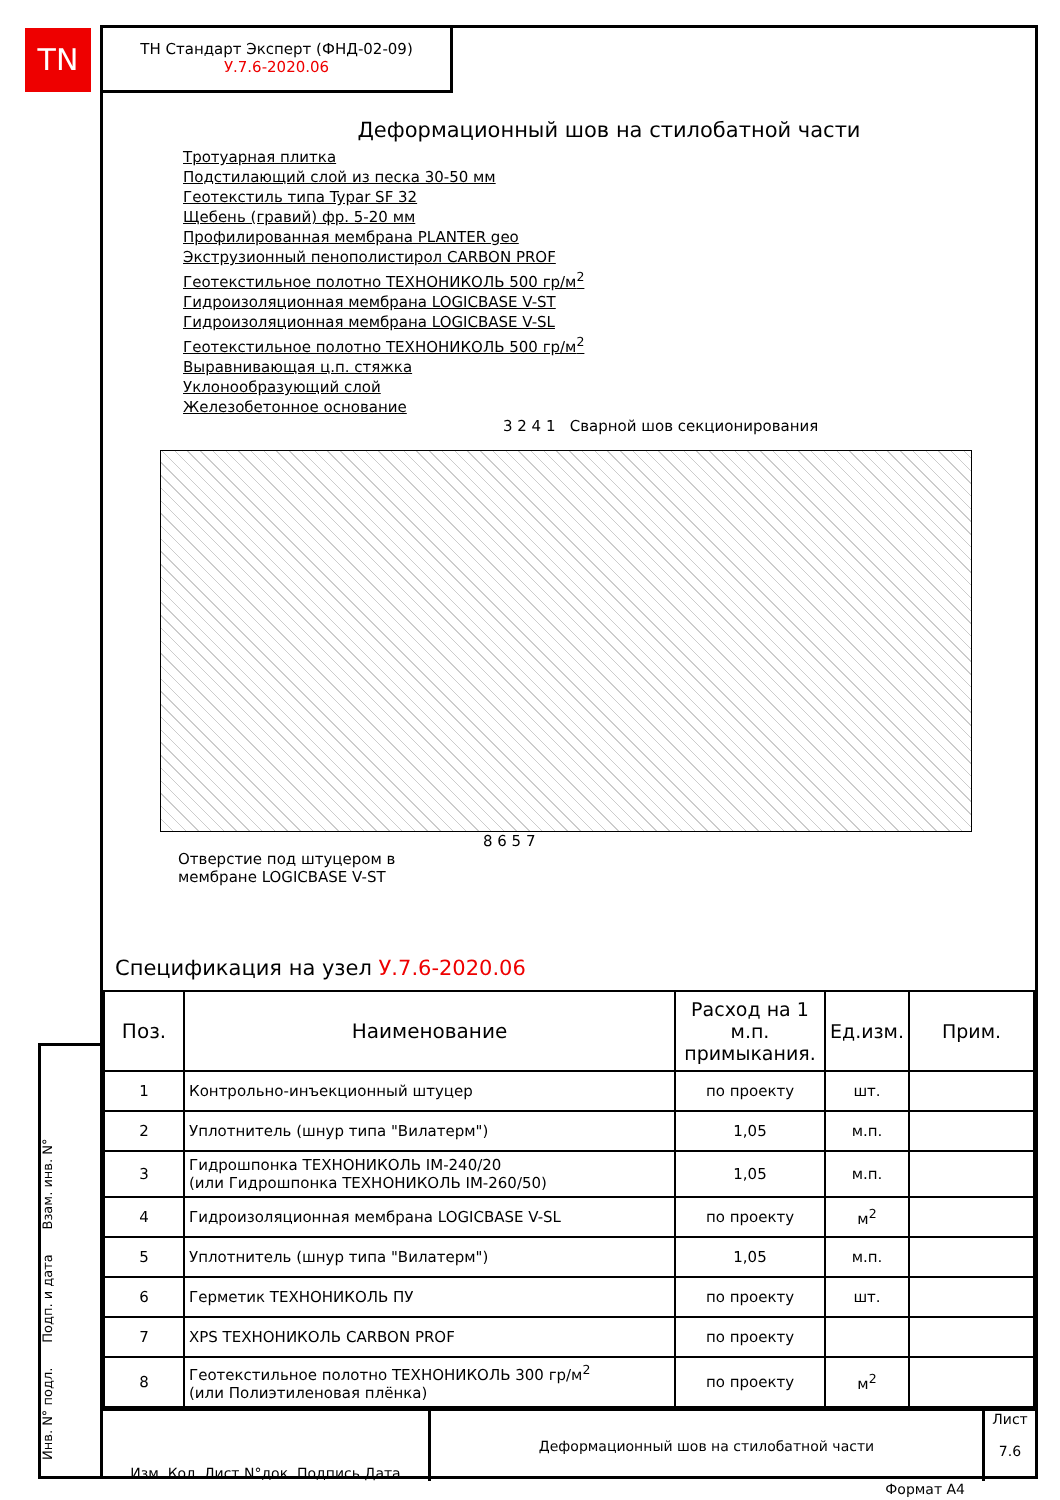TN
ТН Стандарт Эксперт (ФНД-02-09)
У.7.6-2020.06
Деформационный шов на стилобатной части
Тротуарная плитка
Подстилающий слой из песка 30-50 мм
Геотекстиль типа Typar SF 32
Щебень (гравий) фр. 5-20 мм
Профилированная мембрана PLANTER geo
Экструзионный пенополистирол CARBON PROF
Геотекстильное полотно ТЕХНОНИКОЛЬ 500 гр/м<sup>2</sup>
Гидроизоляционная мембрана LOGICBASE V-ST
Гидроизоляционная мембрана LOGICBASE V-SL
Геотекстильное полотно ТЕХНОНИКОЛЬ 500 гр/м<sup>2</sup>
Выравнивающая ц.п. стяжка
Уклонообразующий слой
Железобетонное основание
3 2 4 1 Сварной шов секционирования
8 6 5 7
Отверстие под штуцером в
мембране LOGICBASE V-ST
Спецификация на узел У.7.6-2020.06
| Поз. | Наименование | Расход на 1 м.п. примыкания. | Ед.изм. | Прим. |
| --- | --- | --- | --- | --- |
| 1 | Контрольно-инъекционный штуцер | по проекту | шт. | |
| 2 | Уплотнитель (шнур типа "Вилатерм") | 1,05 | м.п. | |
| 3 | Гидрошпонка ТЕХНОНИКОЛЬ IM-240/20 (или Гидрошпонка ТЕХНОНИКОЛЬ IM-260/50) | 1,05 | м.п. | |
| 4 | Гидроизоляционная мембрана LOGICBASE V-SL | по проекту | м<sup>2</sup> | |
| 5 | Уплотнитель (шнур типа "Вилатерм") | 1,05 | м.п. | |
| 6 | Герметик ТЕХНОНИКОЛЬ ПУ | по проекту | шт. | |
| 7 | XPS ТЕХНОНИКОЛЬ CARBON PROF | по проекту | | |
| 8 | Геотекстильное полотно ТЕХНОНИКОЛЬ 300 гр/м<sup>2</sup> (или Полиэтиленовая плёнка) | по проекту | м<sup>2</sup> | |
Изм. Кол. Лист N°док. Подпись Дата
Деформационный шов на стилобатной части
Лист
7.6
Формат А4
Инв. N° подл. Подп. и дата Взам. инв. N°